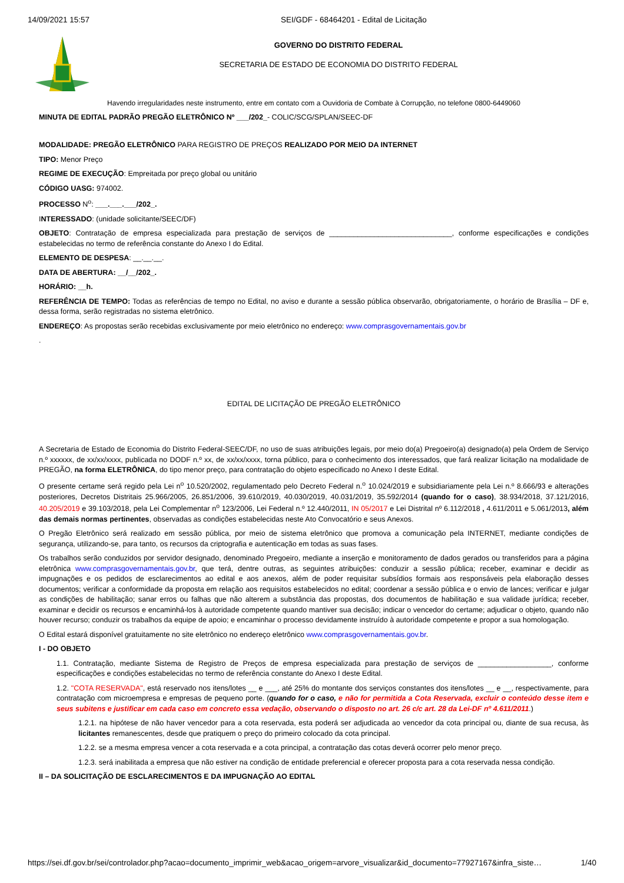14/09/2021 15:57 SEI/GDF - 68464201 - Edital de Licitação
GOVERNO DO DISTRITO FEDERAL
SECRETARIA DE ESTADO DE ECONOMIA DO DISTRITO FEDERAL
Havendo irregularidades neste instrumento, entre em contato com a Ouvidoria de Combate à Corrupção, no telefone 0800-6449060
MINUTA DE EDITAL PADRÃO PREGÃO ELETRÔNICO Nº ___/202_- COLIC/SCG/SPLAN/SEEC-DF
MODALIDADE: PREGÃO ELETRÔNICO PARA REGISTRO DE PREÇOS REALIZADO POR MEIO DA INTERNET
TIPO: Menor Preço
REGIME DE EXECUÇÃO: Empreitada por preço global ou unitário
CÓDIGO UASG: 974002.
PROCESSO N<sup>o</sup>: ___.___.___/202_.
INTERESSADO: (unidade solicitante/SEEC/DF)
OBJETO: Contratação de empresa especializada para prestação de serviços de ______________________________, conforme especificações e condições estabelecidas no termo de referência constante do Anexo I do Edital.
ELEMENTO DE DESPESA: __.__.__.
DATA DE ABERTURA: __/__/202_.
HORÁRIO: __h.
REFERÊNCIA DE TEMPO: Todas as referências de tempo no Edital, no aviso e durante a sessão pública observarão, obrigatoriamente, o horário de Brasília – DF e, dessa forma, serão registradas no sistema eletrônico.
ENDEREÇO: As propostas serão recebidas exclusivamente por meio eletrônico no endereço: www.comprasgovernamentais.gov.br
.
EDITAL DE LICITAÇÃO DE PREGÃO ELETRÔNICO
A Secretaria de Estado de Economia do Distrito Federal-SEEC/DF, no uso de suas atribuições legais, por meio do(a) Pregoeiro(a) designado(a) pela Ordem de Serviço n.º xxxxxx, de xx/xx/xxxx, publicada no DODF n.º xx, de xx/xx/xxxx, torna público, para o conhecimento dos interessados, que fará realizar licitação na modalidade de PREGÃO, na forma ELETRÔNICA, do tipo menor preço, para contratação do objeto especificado no Anexo I deste Edital.
O presente certame será regido pela Lei n<sup>o</sup> 10.520/2002, regulamentado pelo Decreto Federal n.<sup>o</sup> 10.024/2019 e subsidiariamente pela Lei n.º 8.666/93 e alterações posteriores, Decretos Distritais 25.966/2005, 26.851/2006, 39.610/2019, 40.030/2019, 40.031/2019, 35.592/2014 (quando for o caso), 38.934/2018, 37.121/2016, 40.205/2019 e 39.103/2018, pela Lei Complementar n<sup>o</sup> 123/2006, Lei Federal n.º 12.440/2011, IN 05/2017 e Lei Distrital nº 6.112/2018 , 4.611/2011 e 5.061/2013, além das demais normas pertinentes, observadas as condições estabelecidas neste Ato Convocatório e seus Anexos.
O Pregão Eletrônico será realizado em sessão pública, por meio de sistema eletrônico que promova a comunicação pela INTERNET, mediante condições de segurança, utilizando-se, para tanto, os recursos da criptografia e autenticação em todas as suas fases.
Os trabalhos serão conduzidos por servidor designado, denominado Pregoeiro, mediante a inserção e monitoramento de dados gerados ou transferidos para a página eletrônica www.comprasgovernamentais.gov.br, que terá, dentre outras, as seguintes atribuições: conduzir a sessão pública; receber, examinar e decidir as impugnações e os pedidos de esclarecimentos ao edital e aos anexos, além de poder requisitar subsídios formais aos responsáveis pela elaboração desses documentos; verificar a conformidade da proposta em relação aos requisitos estabelecidos no edital; coordenar a sessão pública e o envio de lances; verificar e julgar as condições de habilitação; sanar erros ou falhas que não alterem a substância das propostas, dos documentos de habilitação e sua validade jurídica; receber, examinar e decidir os recursos e encaminhá-los à autoridade competente quando mantiver sua decisão; indicar o vencedor do certame; adjudicar o objeto, quando não houver recurso; conduzir os trabalhos da equipe de apoio; e encaminhar o processo devidamente instruído à autoridade competente e propor a sua homologação.
O Edital estará disponível gratuitamente no site eletrônico no endereço eletrônico www.comprasgovernamentais.gov.br.
I - DO OBJETO
1.1. Contratação, mediante Sistema de Registro de Preços de empresa especializada para prestação de serviços de __________________, conforme especificações e condições estabelecidas no termo de referência constante do Anexo I deste Edital.
1.2. "COTA RESERVADA", está reservado nos itens/lotes __ e ___, até 25% do montante dos serviços constantes dos itens/lotes __ e __, respectivamente, para contratação com microempresa e empresas de pequeno porte. (quando for o caso, e não for permitida a Cota Reservada, excluir o conteúdo desse item e seus subitens e justificar em cada caso em concreto essa vedação, observando o disposto no art. 26 c/c art. 28 da Lei-DF nº 4.611/2011.)
1.2.1. na hipótese de não haver vencedor para a cota reservada, esta poderá ser adjudicada ao vencedor da cota principal ou, diante de sua recusa, às licitantes remanescentes, desde que pratiquem o preço do primeiro colocado da cota principal.
1.2.2. se a mesma empresa vencer a cota reservada e a cota principal, a contratação das cotas deverá ocorrer pelo menor preço.
1.2.3. será inabilitada a empresa que não estiver na condição de entidade preferencial e oferecer proposta para a cota reservada nessa condição.
II – DA SOLICITAÇÃO DE ESCLARECIMENTOS E DA IMPUGNAÇÃO AO EDITAL
https://sei.df.gov.br/sei/controlador.php?acao=documento_imprimir_web&acao_origem=arvore_visualizar&id_documento=77927167&infra_siste… 1/40